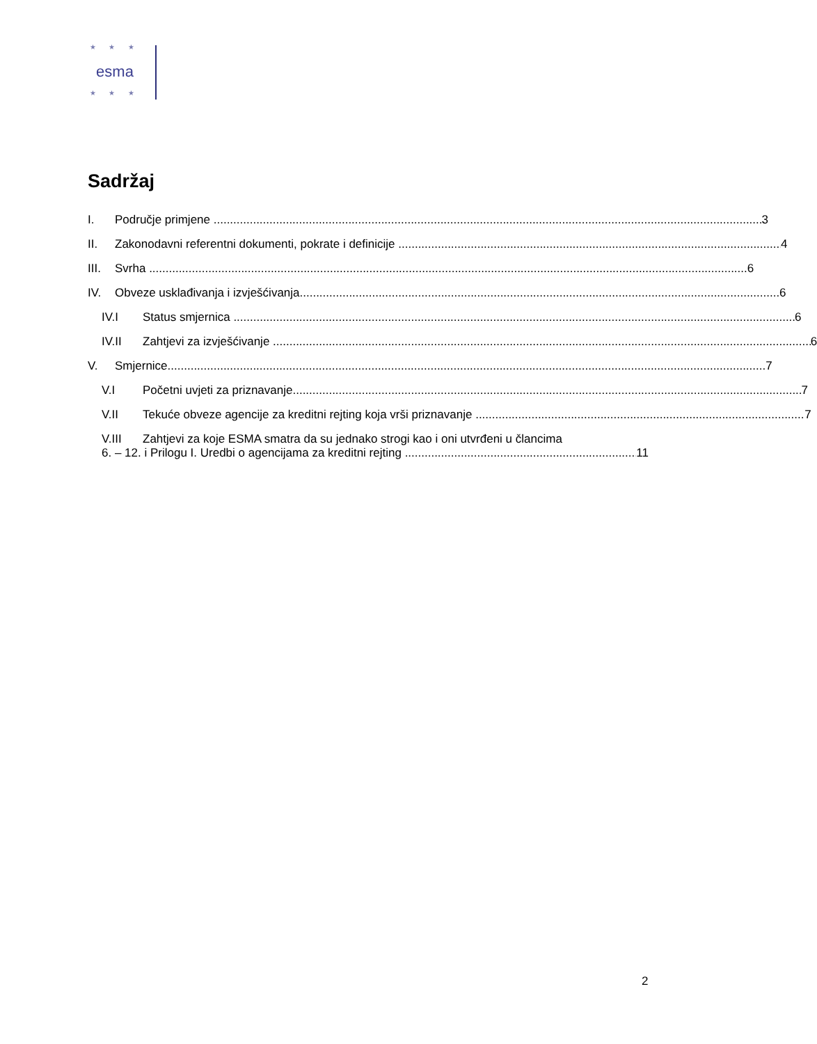★ ★ ★
esma
★ ★ ★
Sadržaj
I. Područje primjene 3
II. Zakonodavni referentni dokumenti, pokrate i definicije 4
III. Svrha 6
IV. Obveze usklađivanja i izvješćivanja 6
IV.I Status smjernica 6
IV.II Zahtjevi za izvješćivanje 6
V. Smjernice 7
V.I Početni uvjeti za priznavanje 7
V.II Tekuće obveze agencije za kreditni rejting koja vrši priznavanje 7
V.III Zahtjevi za koje ESMA smatra da su jednako strogi kao i oni utvrđeni u člancima
6. – 12. i Prilogu I. Uredbi o agencijama za kreditni rejting 11
2